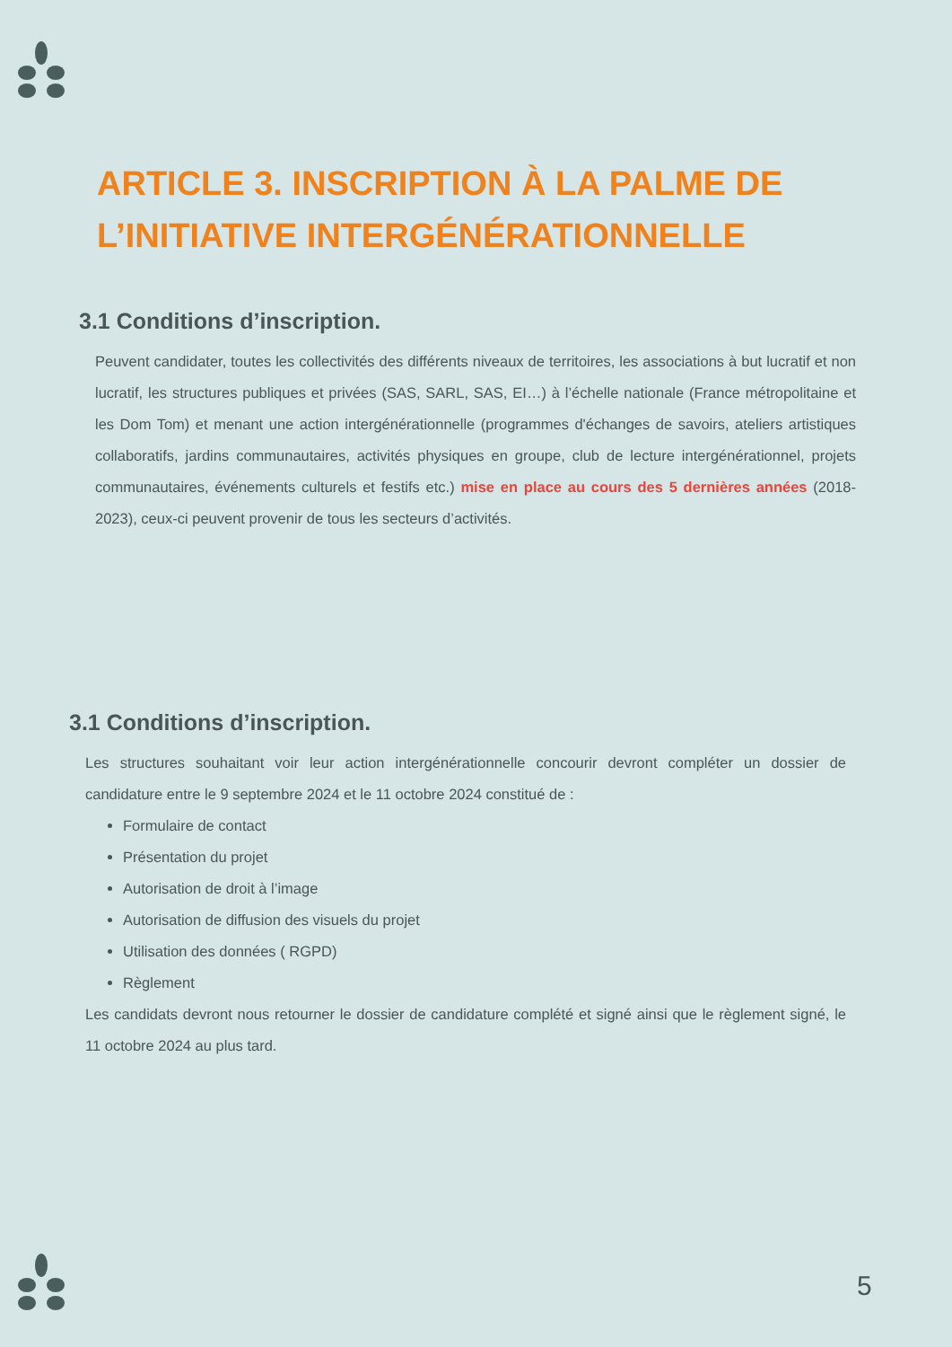ARTICLE 3. INSCRIPTION À LA PALME DE L’INITIATIVE INTERGÉNÉRATIONNELLE
3.1 Conditions d’inscription.
Peuvent candidater, toutes les collectivités des différents niveaux de territoires, les associations à but lucratif et non lucratif, les structures publiques et privées (SAS, SARL, SAS, EI…) à l’échelle nationale (France métropolitaine et les Dom Tom) et menant une action intergénérationnelle (programmes d'échanges de savoirs, ateliers artistiques collaboratifs, jardins communautaires, activités physiques en groupe, club de lecture intergénérationnel, projets communautaires, événements culturels et festifs etc.) mise en place au cours des 5 dernières années (2018-2023), ceux-ci peuvent provenir de tous les secteurs d’activités.
3.1 Conditions d’inscription.
Les structures souhaitant voir leur action intergénérationnelle concourir devront compléter un dossier de candidature entre le 9 septembre 2024 et le 11 octobre 2024 constitué de :
Formulaire de contact
Présentation du projet
Autorisation de droit à l’image
Autorisation de diffusion des visuels du projet
Utilisation des données ( RGPD)
Règlement
Les candidats devront nous retourner le dossier de candidature complété et signé ainsi que le règlement signé, le 11 octobre 2024 au plus tard.
5